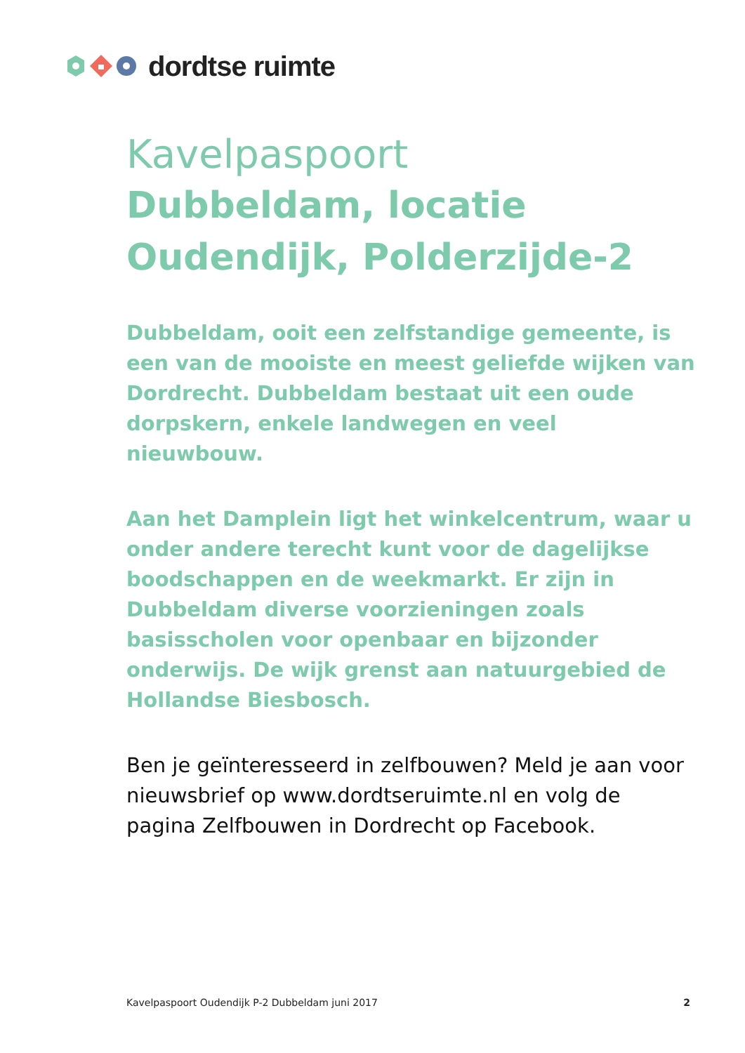dordtse ruimte
Kavelpaspoort
Dubbeldam, locatie Oudendijk, Polderzijde-2
Dubbeldam, ooit een zelfstandige gemeente, is een van de mooiste en meest geliefde wijken van Dordrecht. Dubbeldam bestaat uit een oude dorpskern, enkele landwegen en veel nieuwbouw.
Aan het Damplein ligt het winkelcentrum, waar u onder andere terecht kunt voor de dagelijkse boodschappen en de weekmarkt. Er zijn in Dubbeldam diverse voorzieningen zoals basisscholen voor openbaar en bijzonder onderwijs. De wijk grenst aan natuurgebied de Hollandse Biesbosch.
Ben je geïnteresseerd in zelfbouwen? Meld je aan voor nieuwsbrief op www.dordtseruimte.nl en volg de pagina Zelfbouwen in Dordrecht op Facebook.
Kavelpaspoort Oudendijk P-2 Dubbeldam juni 2017 2